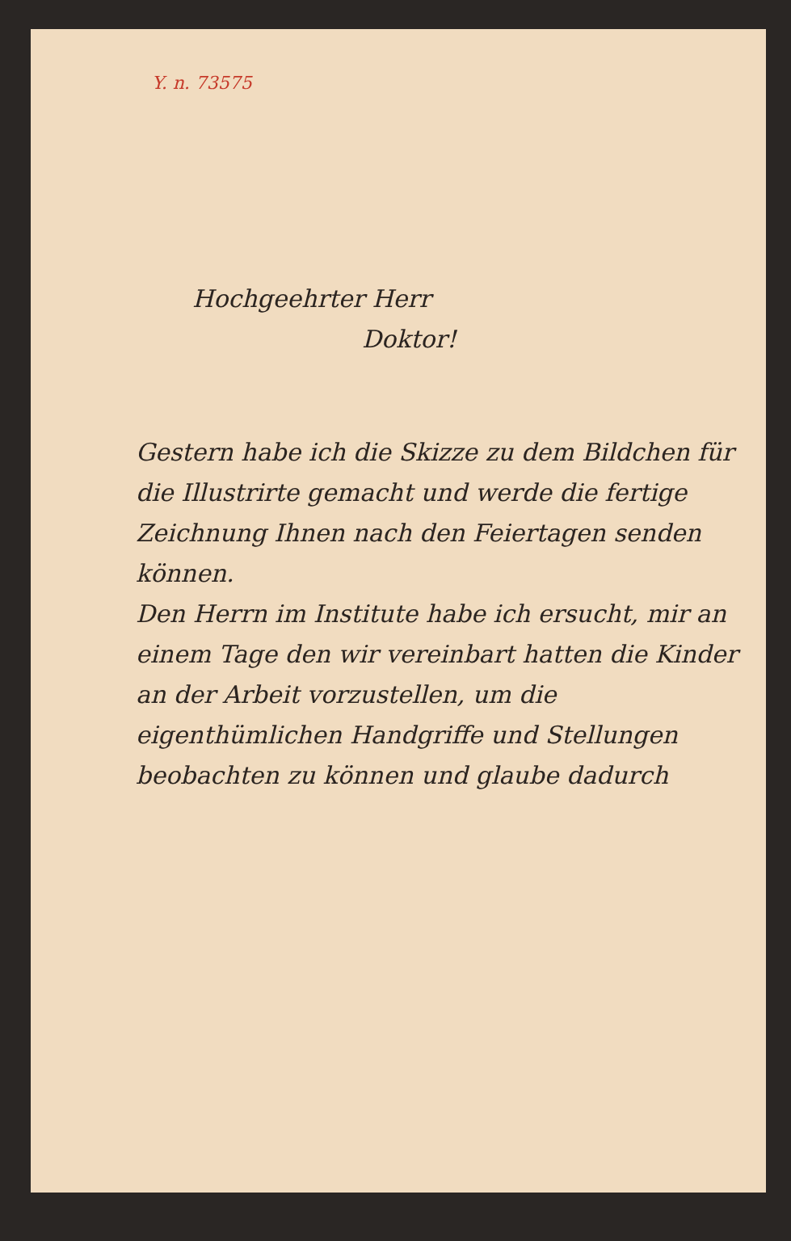Y. n. 73575
Hochgeehrter Herr
Doktor!
Gestern habe ich die Skizze zu dem Bildchen für die Illustrirte gemacht und werde die fertige Zeichnung Ihnen nach den Feiertagen senden können.
Den Herrn im Institute habe ich ersucht, mir an einem Tage den wir vereinbart hatten die Kinder an der Arbeit vorzustellen, um die eigenthümlichen Handgriffe und Stellungen beobachten zu können und glaube dadurch